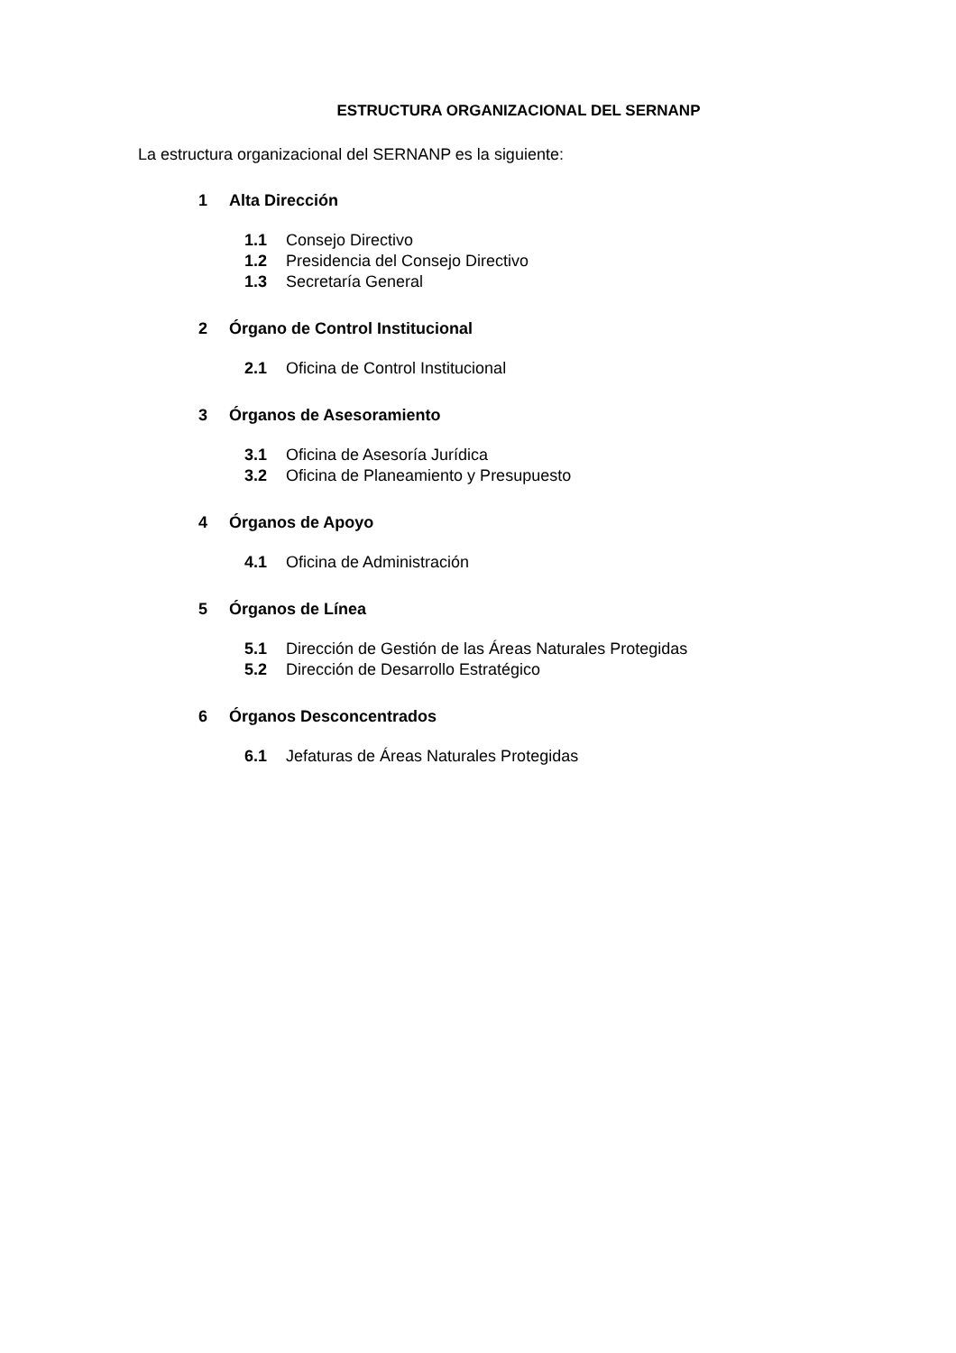ESTRUCTURA ORGANIZACIONAL DEL SERNANP
La estructura organizacional del SERNANP es la siguiente:
1 Alta Dirección
1.1 Consejo Directivo
1.2 Presidencia del Consejo Directivo
1.3 Secretaría General
2 Órgano de Control Institucional
2.1 Oficina de Control Institucional
3 Órganos de Asesoramiento
3.1 Oficina de Asesoría Jurídica
3.2 Oficina de Planeamiento y Presupuesto
4 Órganos de Apoyo
4.1 Oficina de Administración
5 Órganos de Línea
5.1 Dirección de Gestión de las Áreas Naturales Protegidas
5.2 Dirección de Desarrollo Estratégico
6 Órganos Desconcentrados
6.1 Jefaturas de Áreas Naturales Protegidas